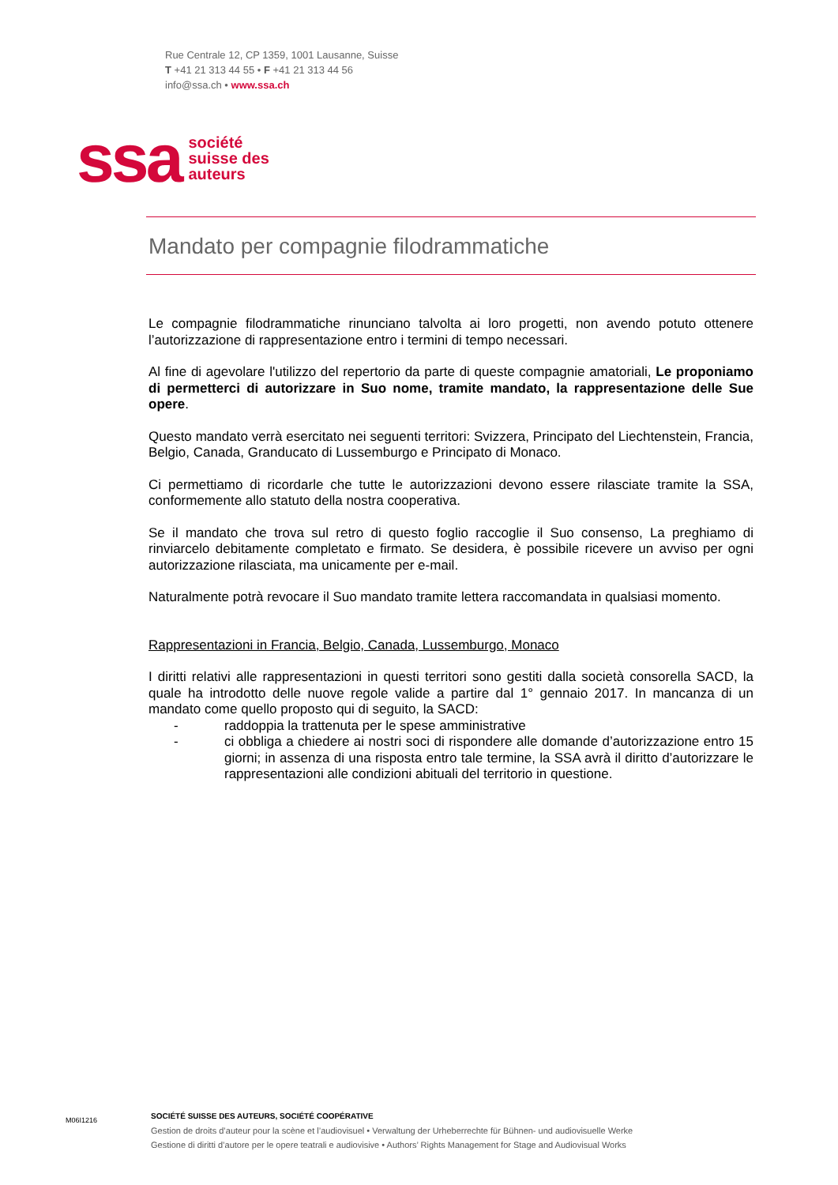Rue Centrale 12, CP 1359, 1001 Lausanne, Suisse
T +41 21 313 44 55 • F +41 21 313 44 56
info@ssa.ch • www.ssa.ch
ssa
société
suisse des
auteurs
Mandato per compagnie filodrammatiche
Le compagnie filodrammatiche rinunciano talvolta ai loro progetti, non avendo potuto ottenere l’autorizzazione di rappresentazione entro i termini di tempo necessari.
Al fine di agevolare l'utilizzo del repertorio da parte di queste compagnie amatoriali, Le proponiamo di permetterci di autorizzare in Suo nome, tramite mandato, la rappresentazione delle Sue opere.
Questo mandato verrà esercitato nei seguenti territori: Svizzera, Principato del Liechtenstein, Francia, Belgio, Canada, Granducato di Lussemburgo e Principato di Monaco.
Ci permettiamo di ricordarle che tutte le autorizzazioni devono essere rilasciate tramite la SSA, conformemente allo statuto della nostra cooperativa.
Se il mandato che trova sul retro di questo foglio raccoglie il Suo consenso, La preghiamo di rinviarcelo debitamente completato e firmato. Se desidera, è possibile ricevere un avviso per ogni autorizzazione rilasciata, ma unicamente per e-mail.
Naturalmente potrà revocare il Suo mandato tramite lettera raccomandata in qualsiasi momento.
Rappresentazioni in Francia, Belgio, Canada, Lussemburgo, Monaco
I diritti relativi alle rappresentazioni in questi territori sono gestiti dalla società consorella SACD, la quale ha introdotto delle nuove regole valide a partire dal 1° gennaio 2017. In mancanza di un mandato come quello proposto qui di seguito, la SACD:
- raddoppia la trattenuta per le spese amministrative
- ci obbliga a chiedere ai nostri soci di rispondere alle domande d’autorizzazione entro 15 giorni; in assenza di una risposta entro tale termine, la SSA avrà il diritto d’autorizzare le rappresentazioni alle condizioni abituali del territorio in questione.
M06I1216
SOCIÉTÉ SUISSE DES AUTEURS, SOCIÉTÉ COOPÉRATIVE
Gestion de droits d’auteur pour la scène et l’audiovisuel • Verwaltung der Urheberrechte für Bühnen- und audiovisuelle Werke
Gestione di diritti d’autore per le opere teatrali e audiovisive • Authors’ Rights Management for Stage and Audiovisual Works